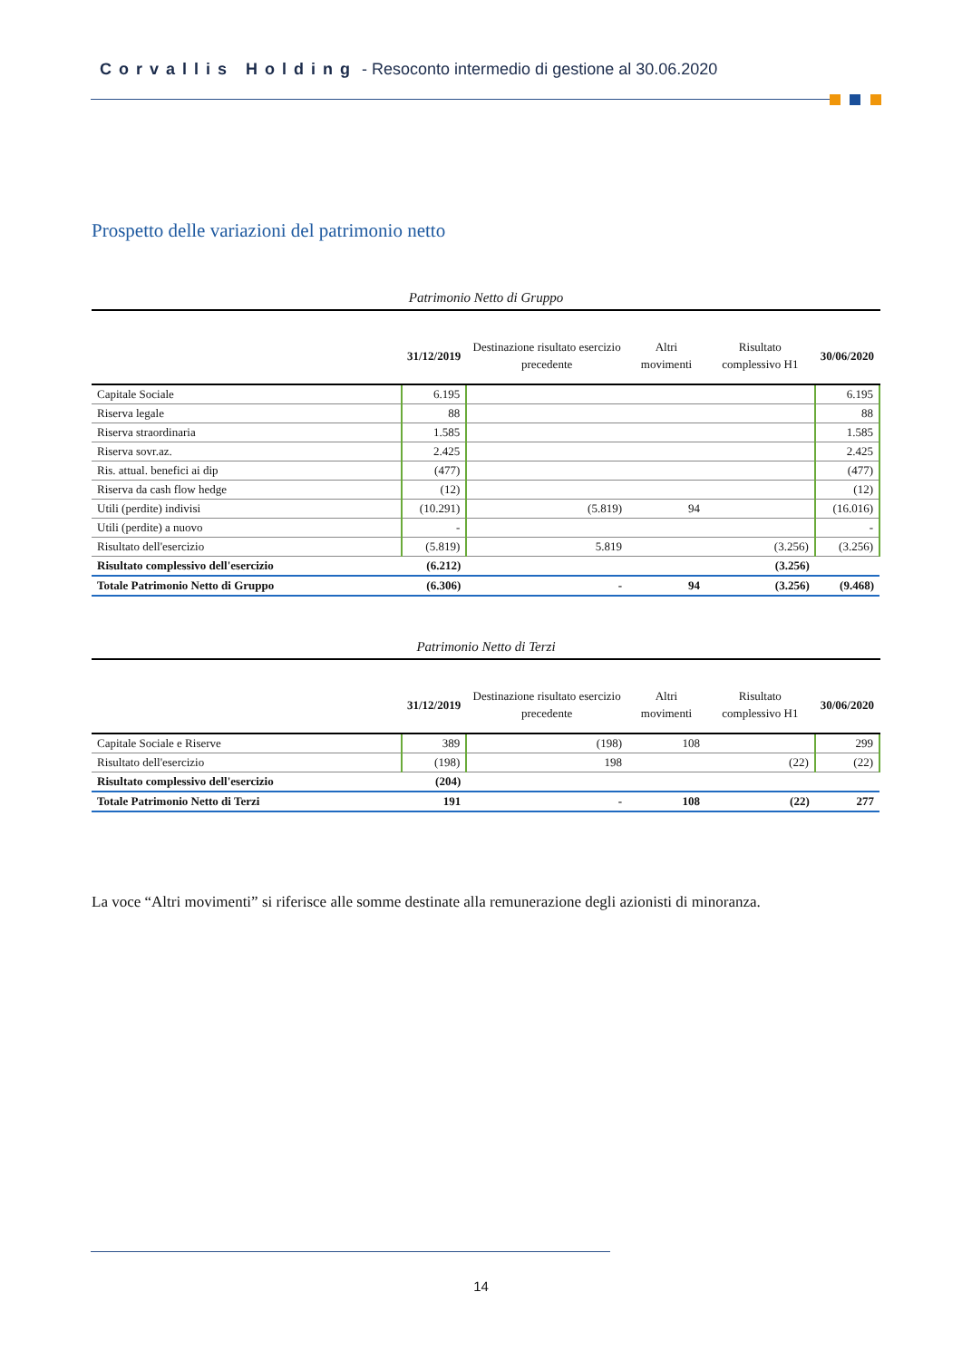Corvallis Holding - Resoconto intermedio di gestione al 30.06.2020
Prospetto delle variazioni del patrimonio netto
Patrimonio Netto di Gruppo
| | 31/12/2019 | Destinazione risultato esercizio precedente | Altri movimenti | Risultato complessivo H1 | 30/06/2020 |
| --- | --- | --- | --- | --- | --- |
| Capitale Sociale | 6.195 | | | | 6.195 |
| Riserva legale | 88 | | | | 88 |
| Riserva straordinaria | 1.585 | | | | 1.585 |
| Riserva sovr.az. | 2.425 | | | | 2.425 |
| Ris. attual. benefici ai dip | (477) | | | | (477) |
| Riserva da cash flow hedge | (12) | | | | (12) |
| Utili (perdite) indivisi | (10.291) | (5.819) | 94 | | (16.016) |
| Utili (perdite) a nuovo | - | | | | - |
| Risultato dell'esercizio | (5.819) | 5.819 | | (3.256) | (3.256) |
| Risultato complessivo dell'esercizio | (6.212) | | | (3.256) | |
| Totale Patrimonio Netto di Gruppo | (6.306) | - | 94 | (3.256) | (9.468) |
Patrimonio Netto di Terzi
| | 31/12/2019 | Destinazione risultato esercizio precedente | Altri movimenti | Risultato complessivo H1 | 30/06/2020 |
| --- | --- | --- | --- | --- | --- |
| Capitale Sociale e Riserve | 389 | (198) | 108 | | 299 |
| Risultato dell'esercizio | (198) | 198 | | (22) | (22) |
| Risultato complessivo dell'esercizio | (204) | | | | |
| Totale Patrimonio Netto di Terzi | 191 | - | 108 | (22) | 277 |
La voce “Altri movimenti” si riferisce alle somme destinate alla remunerazione degli azionisti di minoranza.
14